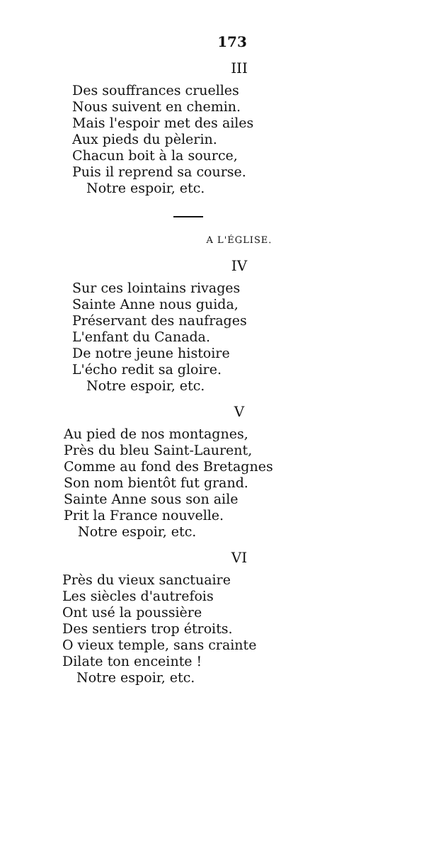173
III
Des souffrances cruelles
Nous suivent en chemin.
Mais l'espoir met des ailes
Aux pieds du pèlerin.
Chacun boit à la source,
Puis il reprend sa course.
Notre espoir, etc.
A L'ÉGLISE.
IV
Sur ces lointains rivages
Sainte Anne nous guida,
Préservant des naufrages
L'enfant du Canada.
De notre jeune histoire
L'écho redit sa gloire.
Notre espoir, etc.
V
Au pied de nos montagnes,
Près du bleu Saint-Laurent,
Comme au fond des Bretagnes
Son nom bientôt fut grand.
Sainte Anne sous son aile
Prit la France nouvelle.
Notre espoir, etc.
VI
Près du vieux sanctuaire
Les siècles d'autrefois
Ont usé la poussière
Des sentiers trop étroits.
O vieux temple, sans crainte
Dilate ton enceinte !
Notre espoir, etc.